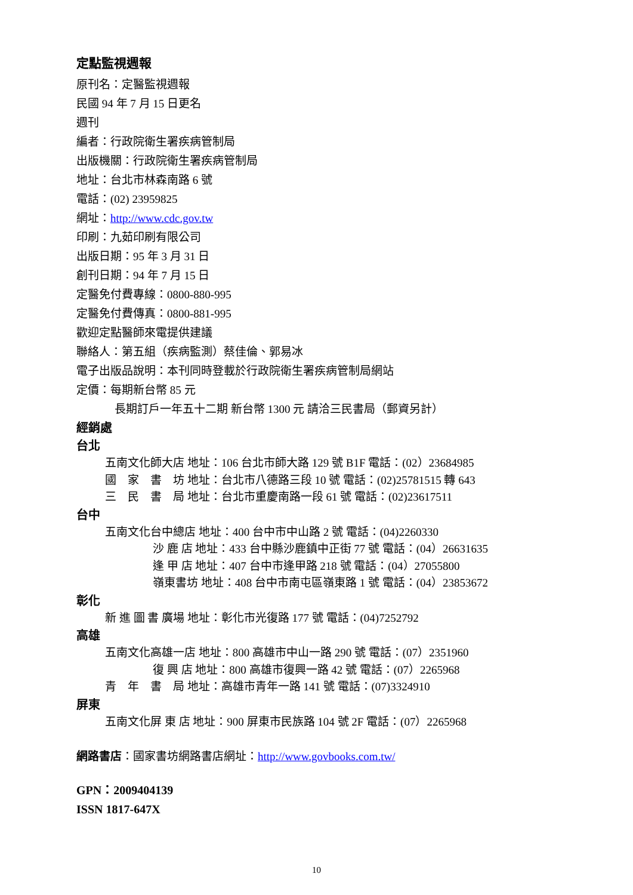定點監視週報
原刊名：定醫監視週報
民國 94 年 7 月 15 日更名
週刊
編者：行政院衛生署疾病管制局
出版機關：行政院衛生署疾病管制局
地址：台北市林森南路 6 號
電話：(02) 23959825
網址：http://www.cdc.gov.tw
印刷：九茹印刷有限公司
出版日期：95 年 3 月 31 日
創刊日期：94 年 7 月 15 日
定醫免付費專線：0800-880-995
定醫免付費傳真：0800-881-995
歡迎定點醫師來電提供建議
聯絡人：第五組（疾病監測）蔡佳倫、郭易冰
電子出版品說明：本刊同時登載於行政院衛生署疾病管制局網站
定價：每期新台幣 85 元
長期訂戶一年五十二期 新台幣 1300 元 請洽三民書局（郵資另計）
經銷處
台北
五南文化師大店 地址：106 台北市師大路 129 號 B1F 電話：(02）23684985
國　家　書　坊 地址：台北市八德路三段 10 號 電話：(02)25781515 轉 643
三　民　書　局 地址：台北市重慶南路一段 61 號 電話：(02)23617511
台中
五南文化台中總店 地址：400 台中市中山路 2 號 電話：(04)2260330
沙 鹿 店 地址：433 台中縣沙鹿鎮中正街 77 號 電話：(04）26631635
逢 甲 店 地址：407 台中市逢甲路 218 號 電話：(04）27055800
嶺東書坊 地址：408 台中市南屯區嶺東路 1 號 電話：(04）23853672
彰化
新 進 圖 書 廣場 地址：彰化市光復路 177 號 電話：(04)7252792
高雄
五南文化高雄一店 地址：800 高雄市中山一路 290 號 電話：(07）2351960
復 興 店 地址：800 高雄市復興一路 42 號 電話：(07）2265968
青　年　書　局 地址：高雄市青年一路 141 號 電話：(07)3324910
屏東
五南文化屏 東 店 地址：900 屏東市民族路 104 號 2F 電話：(07）2265968
網路書店：國家書坊網路書店網址：http://www.govbooks.com.tw/
GPN：2009404139
ISSN 1817-647X
10